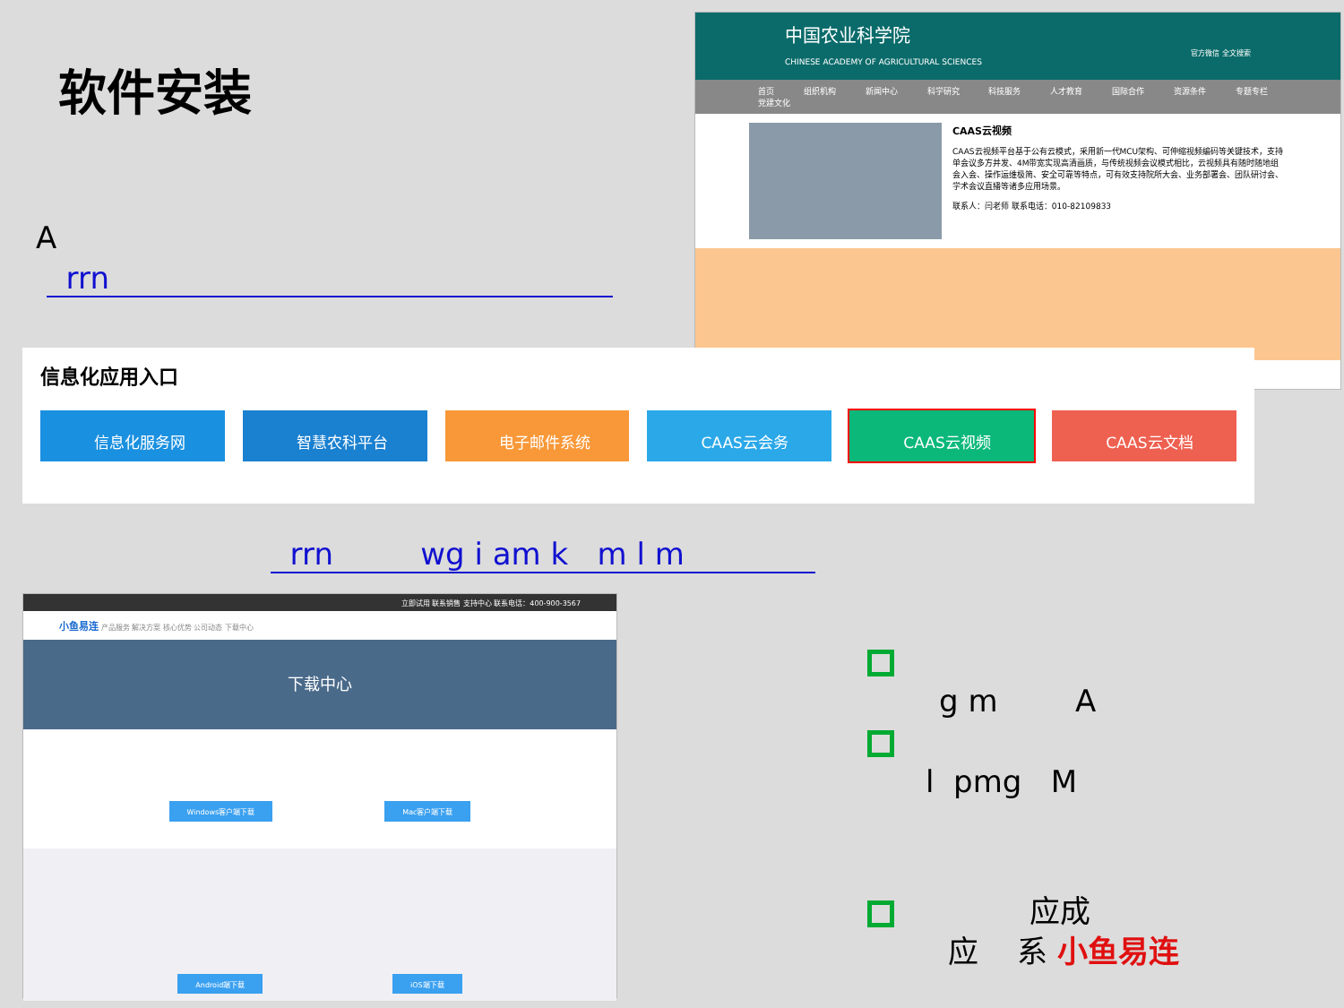软件安装
A
rrn
中国农业科学院
CHINESE ACADEMY OF AGRICULTURAL SCIENCES 官方微信 全文搜索
首页 组织机构 新闻中心 科学研究 科技服务 人才教育 国际合作 资源条件 专题专栏 党建文化
CAAS云视频
CAAS云视频平台基于公有云模式，采用新一代MCU架构、可伸缩视频编码等关键技术，支持单会议多方并发、4M带宽实现高清画质，与传统视频会议模式相比，云视频具有随时随地组会入会、操作运维极简、安全可靠等特点，可有效支持院所大会、业务部署会、团队研讨会、学术会议直播等诸多应用场景。
联系人：闫老师 联系电话：010-82109833
信息化应用入口
信息化服务网 智慧农科平台 电子邮件系统 CAAS云会务 CAAS云视频 CAAS云文档
rrn wg i am k m l m
立即试用 联系销售 支持中心 联系电话：400-900-3567
小鱼易连 产品服务 解决方案 核心优势 公司动态 下载中心
下载中心
Windows客户端下载 Mac客户端下载
Android端下载 iOS端下载
g m A
l pmg M
应成
应 系 小鱼易连